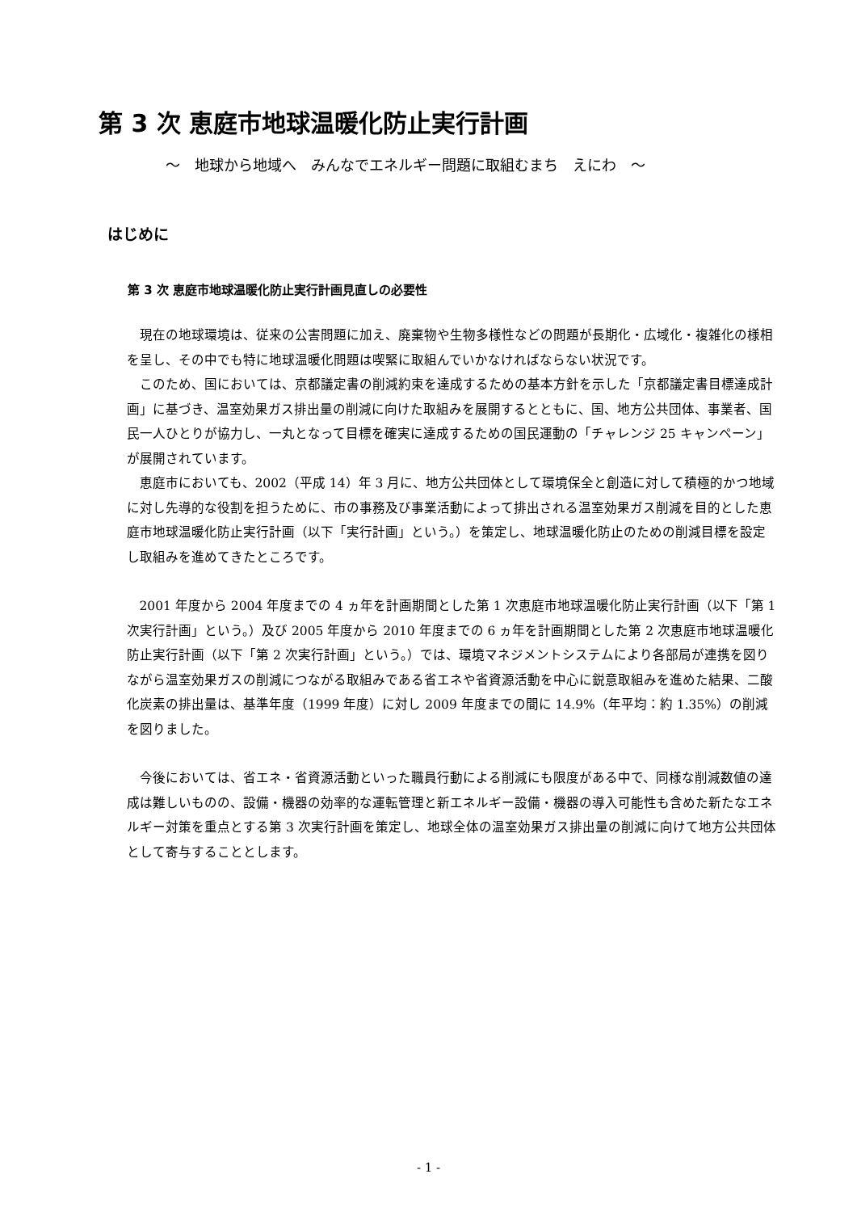第 3 次 恵庭市地球温暖化防止実行計画
～　地球から地域へ　みんなでエネルギー問題に取組むまち　えにわ　～
はじめに
第 3 次 恵庭市地球温暖化防止実行計画見直しの必要性
現在の地球環境は、従来の公害問題に加え、廃棄物や生物多様性などの問題が長期化・広域化・複雑化の様相を呈し、その中でも特に地球温暖化問題は喫緊に取組んでいかなければならない状況です。
このため、国においては、京都議定書の削減約束を達成するための基本方針を示した「京都議定書目標達成計画」に基づき、温室効果ガス排出量の削減に向けた取組みを展開するとともに、国、地方公共団体、事業者、国民一人ひとりが協力し、一丸となって目標を確実に達成するための国民運動の「チャレンジ 25 キャンペーン」が展開されています。
恵庭市においても、2002（平成 14）年 3 月に、地方公共団体として環境保全と創造に対して積極的かつ地域に対し先導的な役割を担うために、市の事務及び事業活動によって排出される温室効果ガス削減を目的とした恵庭市地球温暖化防止実行計画（以下「実行計画」という。）を策定し、地球温暖化防止のための削減目標を設定し取組みを進めてきたところです。
2001 年度から 2004 年度までの 4 ヵ年を計画期間とした第 1 次恵庭市地球温暖化防止実行計画（以下「第 1 次実行計画」という。）及び 2005 年度から 2010 年度までの 6 ヵ年を計画期間とした第 2 次恵庭市地球温暖化防止実行計画（以下「第 2 次実行計画」という。）では、環境マネジメントシステムにより各部局が連携を図りながら温室効果ガスの削減につながる取組みである省エネや省資源活動を中心に鋭意取組みを進めた結果、二酸化炭素の排出量は、基準年度（1999 年度）に対し 2009 年度までの間に 14.9%（年平均：約 1.35%）の削減を図りました。
今後においては、省エネ・省資源活動といった職員行動による削減にも限度がある中で、同様な削減数値の達成は難しいものの、設備・機器の効率的な運転管理と新エネルギー設備・機器の導入可能性も含めた新たなエネルギー対策を重点とする第 3 次実行計画を策定し、地球全体の温室効果ガス排出量の削減に向けて地方公共団体として寄与することとします。
- 1 -